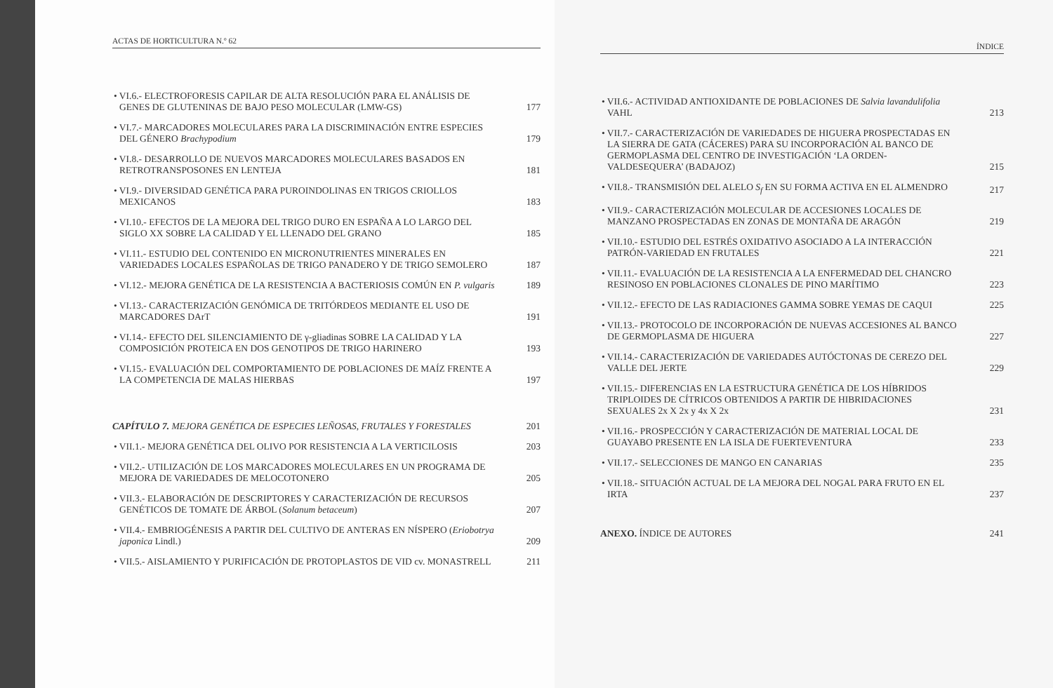ACTAS DE HORTICULTURA N.º 62
• VI.6.- ELECTROFORESIS CAPILAR DE ALTA RESOLUCIÓN PARA EL ANÁLISIS DE GENES DE GLUTENINAS DE BAJO PESO MOLECULAR (LMW-GS)
177
• VI.7.- MARCADORES MOLECULARES PARA LA DISCRIMINACIÓN ENTRE ESPECIES DEL GÉNERO Brachypodium
179
• VI.8.- DESARROLLO DE NUEVOS MARCADORES MOLECULARES BASADOS EN RETROTRANSPOSONES EN LENTEJA
181
• VI.9.- DIVERSIDAD GENÉTICA PARA PUROINDOLINAS EN TRIGOS CRIOLLOS MEXICANOS
183
• VI.10.- EFECTOS DE LA MEJORA DEL TRIGO DURO EN ESPAÑA A LO LARGO DEL SIGLO XX SOBRE LA CALIDAD Y EL LLENADO DEL GRANO
185
• VI.11.- ESTUDIO DEL CONTENIDO EN MICRONUTRIENTES MINERALES EN VARIEDADES LOCALES ESPAÑOLAS DE TRIGO PANADERO Y DE TRIGO SEMOLERO
187
• VI.12.- MEJORA GENÉTICA DE LA RESISTENCIA A BACTERIOSIS COMÚN EN P. vulgaris
189
• VI.13.- CARACTERIZACIÓN GENÓMICA DE TRITÓRDEOS MEDIANTE EL USO DE MARCADORES DArT
191
• VI.14.- EFECTO DEL SILENCIAMIENTO DE γ-gliadinas SOBRE LA CALIDAD Y LA COMPOSICIÓN PROTEICA EN DOS GENOTIPOS DE TRIGO HARINERO
193
• VI.15.- EVALUACIÓN DEL COMPORTAMIENTO DE POBLACIONES DE MAÍZ FRENTE A LA COMPETENCIA DE MALAS HIERBAS
197
CAPÍTULO 7. MEJORA GENÉTICA DE ESPECIES LEÑOSAS, FRUTALES Y FORESTALES
201
• VII.1.- MEJORA GENÉTICA DEL OLIVO POR RESISTENCIA A LA VERTICILOSIS
203
• VII.2.- UTILIZACIÓN DE LOS MARCADORES MOLECULARES EN UN PROGRAMA DE MEJORA DE VARIEDADES DE MELOCOTONERO
205
• VII.3.- ELABORACIÓN DE DESCRIPTORES Y CARACTERIZACIÓN DE RECURSOS GENÉTICOS DE TOMATE DE ÁRBOL (Solanum betaceum)
207
• VII.4.- EMBRIOGÉNESIS A PARTIR DEL CULTIVO DE ANTERAS EN NÍSPERO (Eriobotrya japonica Lindl.)
209
• VII.5.- AISLAMIENTO Y PURIFICACIÓN DE PROTOPLASTOS DE VID cv. MONASTRELL
211
ÍNDICE
• VII.6.- ACTIVIDAD ANTIOXIDANTE DE POBLACIONES DE Salvia lavandulifolia VAHL
213
• VII.7.- CARACTERIZACIÓN DE VARIEDADES DE HIGUERA PROSPECTADAS EN LA SIERRA DE GATA (CÁCERES) PARA SU INCORPORACIÓN AL BANCO DE GERMOPLASMA DEL CENTRO DE INVESTIGACIÓN ‘LA ORDEN-VALDESEQUERA’ (BADAJOZ)
215
• VII.8.- TRANSMISIÓN DEL ALELO S<sub>f</sub> EN SU FORMA ACTIVA EN EL ALMENDRO
217
• VII.9.- CARACTERIZACIÓN MOLECULAR DE ACCESIONES LOCALES DE MANZANO PROSPECTADAS EN ZONAS DE MONTAÑA DE ARAGÓN
219
• VII.10.- ESTUDIO DEL ESTRÉS OXIDATIVO ASOCIADO A LA INTERACCIÓN PATRÓN-VARIEDAD EN FRUTALES
221
• VII.11.- EVALUACIÓN DE LA RESISTENCIA A LA ENFERMEDAD DEL CHANCRO RESINOSO EN POBLACIONES CLONALES DE PINO MARÍTIMO
223
• VII.12.- EFECTO DE LAS RADIACIONES GAMMA SOBRE YEMAS DE CAQUI
225
• VII.13.- PROTOCOLO DE INCORPORACIÓN DE NUEVAS ACCESIONES AL BANCO DE GERMOPLASMA DE HIGUERA
227
• VII.14.- CARACTERIZACIÓN DE VARIEDADES AUTÓCTONAS DE CEREZO DEL VALLE DEL JERTE
229
• VII.15.- DIFERENCIAS EN LA ESTRUCTURA GENÉTICA DE LOS HÍBRIDOS TRIPLOIDES DE CÍTRICOS OBTENIDOS A PARTIR DE HIBRIDACIONES SEXUALES 2x X 2x y 4x X 2x
231
• VII.16.- PROSPECCIÓN Y CARACTERIZACIÓN DE MATERIAL LOCAL DE GUAYABO PRESENTE EN LA ISLA DE FUERTEVENTURA
233
• VII.17.- SELECCIONES DE MANGO EN CANARIAS
235
• VII.18.- SITUACIÓN ACTUAL DE LA MEJORA DEL NOGAL PARA FRUTO EN EL IRTA
237
ANEXO. ÍNDICE DE AUTORES
241